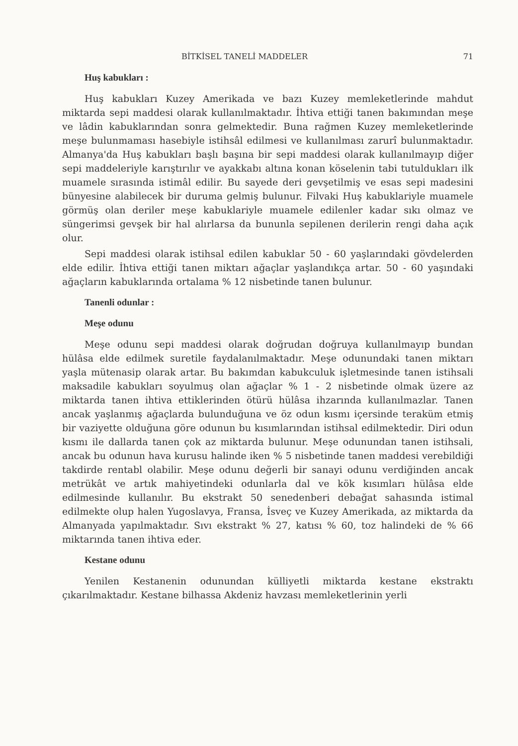BİTKİSEL TANELİ MADDELER 71
Huş kabukları :
Huş kabukları Kuzey Amerikada ve bazı Kuzey memleketlerinde mahdut miktarda sepi maddesi olarak kullanılmaktadır. İhtiva ettiği tanen bakımından meşe ve lâdin kabuklarından sonra gelmektedir. Buna rağmen Kuzey memleketlerinde meşe bulunmaması hasebiyle istihsâl edilmesi ve kullanılması zarurî bulunmaktadır. Almanya'da Huş kabukları başlı başına bir sepi maddesi olarak kullanılmayıp diğer sepi maddeleriyle karıştırılır ve ayakkabı altına konan köselenin tabi tutuldukları ilk muamele sırasında istimâl edilir. Bu sayede deri gevşetilmiş ve esas sepi madesini bünyesine alabilecek bir duruma gelmiş bulunur. Filvaki Huş kabuklariyle muamele görmüş olan deriler meşe kabuklariyle muamele edilenler kadar sıkı olmaz ve süngerimsi gevşek bir hal alırlarsa da bununla sepilenen derilerin rengi daha açık olur.
Sepi maddesi olarak istihsal edilen kabuklar 50 - 60 yaşlarındaki gövdelerden elde edilir. İhtiva ettiği tanen miktarı ağaçlar yaşlandıkça artar. 50 - 60 yaşındaki ağaçların kabuklarında ortalama % 12 nisbetinde tanen bulunur.
Tanenli odunlar :
Meşe odunu
Meşe odunu sepi maddesi olarak doğrudan doğruya kullanılmayıp bundan hülâsa elde edilmek suretile faydalanılmaktadır. Meşe odunundaki tanen miktarı yaşla mütenasip olarak artar. Bu bakımdan kabukculuk işletmesinde tanen istihsali maksadile kabukları soyulmuş olan ağaçlar % 1 - 2 nisbetinde olmak üzere az miktarda tanen ihtiva ettiklerinden ötürü hülâsa ihzarında kullanılmazlar. Tanen ancak yaşlanmış ağaçlarda bulunduğuna ve öz odun kısmı içersinde teraküm etmiş bir vaziyette olduğuna göre odunun bu kısımlarından istihsal edilmektedir. Diri odun kısmı ile dallarda tanen çok az miktarda bulunur. Meşe odunundan tanen istihsali, ancak bu odunun hava kurusu halinde iken % 5 nisbetinde tanen maddesi verebildiği takdirde rentabl olabilir. Meşe odunu değerli bir sanayi odunu verdiğinden ancak metrükât ve artık mahiyetindeki odunlarla dal ve kök kısımları hülâsa elde edilmesinde kullanılır. Bu ekstrakt 50 senedenberi debağat sahasında istimal edilmekte olup halen Yugoslavya, Fransa, İsveç ve Kuzey Amerikada, az miktarda da Almanyada yapılmaktadır. Sıvı ekstrakt % 27, katısı % 60, toz halindeki de % 66 miktarında tanen ihtiva eder.
Kestane odunu
Yenilen Kestanenin odunundan külliyetli miktarda kestane ekstraktı çıkarılmaktadır. Kestane bilhassa Akdeniz havzası memleketlerinin yerli